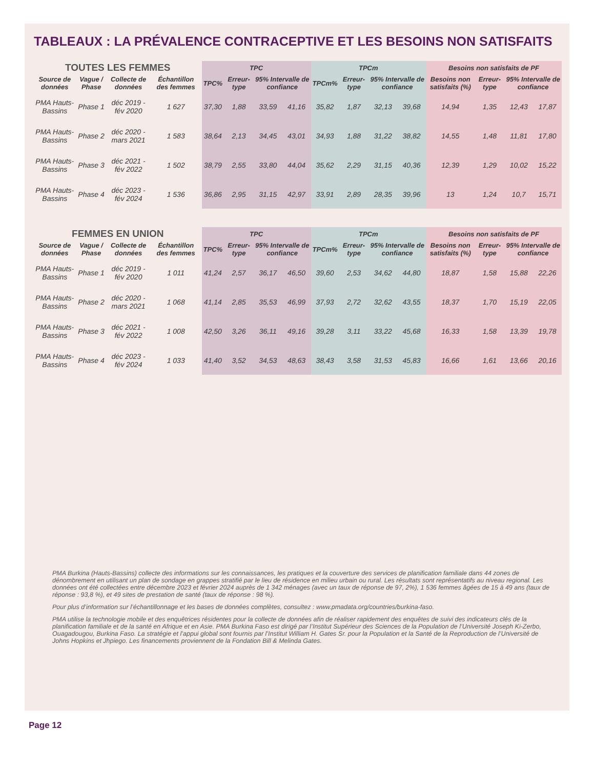TABLEAUX : LA PRÉVALENCE CONTRACEPTIVE ET LES BESOINS NON SATISFAITS
| TOUTES LES FEMMES | | | | TPC | | | | TPCm | | | | Besoins non satisfaits de PF | | | |
| --- | --- | --- | --- | --- | --- | --- | --- | --- | --- | --- | --- | --- | --- | --- | --- |
| Source de données | Vague / Phase | Collecte de données | Échantillon des femmes | TPC% | Erreur-type | 95% Intervalle de confiance | | TPCm% | Erreur-type | 95% Intervalle de confiance | | Besoins non satisfaits (%) | Erreur-type | 95% Intervalle de confiance | |
| PMA Hauts-Bassins | Phase 1 | déc 2019 -fév 2020 | 1 627 | 37,30 | 1,88 | 33,59 | 41,16 | 35,82 | 1,87 | 32,13 | 39,68 | 14,94 | 1,35 | 12,43 | 17,87 |
| PMA Hauts-Bassins | Phase 2 | déc 2020 -mars 2021 | 1 583 | 38,64 | 2,13 | 34,45 | 43,01 | 34,93 | 1,88 | 31,22 | 38,82 | 14,55 | 1,48 | 11,81 | 17,80 |
| PMA Hauts-Bassins | Phase 3 | déc 2021 -fév 2022 | 1 502 | 38,79 | 2,55 | 33,80 | 44,04 | 35,62 | 2,29 | 31,15 | 40,36 | 12,39 | 1,29 | 10,02 | 15,22 |
| PMA Hauts-Bassins | Phase 4 | déc 2023 -fév 2024 | 1 536 | 36,86 | 2,95 | 31,15 | 42,97 | 33,91 | 2,89 | 28,35 | 39,96 | 13 | 1,24 | 10,7 | 15,71 |
| FEMMES EN UNION | | | | TPC | | | | TPCm | | | | Besoins non satisfaits de PF | | | |
| --- | --- | --- | --- | --- | --- | --- | --- | --- | --- | --- | --- | --- | --- | --- | --- |
| Source de données | Vague / Phase | Collecte de données | Échantillon des femmes | TPC% | Erreur-type | 95% Intervalle de confiance | | TPCm% | Erreur-type | 95% Intervalle de confiance | | Besoins non satisfaits (%) | Erreur-type | 95% Intervalle de confiance | |
| PMA Hauts-Bassins | Phase 1 | déc 2019 -fév 2020 | 1 011 | 41,24 | 2,57 | 36,17 | 46,50 | 39,60 | 2,53 | 34,62 | 44,80 | 18,87 | 1,58 | 15,88 | 22,26 |
| PMA Hauts-Bassins | Phase 2 | déc 2020 -mars 2021 | 1 068 | 41,14 | 2,85 | 35,53 | 46,99 | 37,93 | 2,72 | 32,62 | 43,55 | 18,37 | 1,70 | 15,19 | 22,05 |
| PMA Hauts-Bassins | Phase 3 | déc 2021 -fév 2022 | 1 008 | 42,50 | 3,26 | 36,11 | 49,16 | 39,28 | 3,11 | 33,22 | 45,68 | 16,33 | 1,58 | 13,39 | 19,78 |
| PMA Hauts-Bassins | Phase 4 | déc 2023 -fév 2024 | 1 033 | 41,40 | 3,52 | 34,53 | 48,63 | 38,43 | 3,58 | 31,53 | 45,83 | 16,66 | 1,61 | 13,66 | 20,16 |
PMA Burkina (Hauts-Bassins) collecte des informations sur les connaissances, les pratiques et la couverture des services de planification familiale dans 44 zones de dénombrement en utilisant un plan de sondage en grappes stratifié par le lieu de résidence en milieu urbain ou rural. Les résultats sont représentatifs au niveau regional. Les données ont été collectées entre décembre 2023 et février 2024 auprès de 1 342 ménages (avec un taux de réponse de 97, 2%), 1 536 femmes âgées de 15 à 49 ans (taux de réponse : 93,8 %), et 49 sites de prestation de santé (taux de réponse : 98 %).
Pour plus d’information sur l’échantillonnage et les bases de données complètes, consultez : www.pmadata.org/countries/burkina-faso.
PMA utilise la technologie mobile et des enquêtrices résidentes pour la collecte de données afin de réaliser rapidement des enquêtes de suivi des indicateurs clés de la planification familiale et de la santé en Afrique et en Asie. PMA Burkina Faso est dirigé par l’Institut Supérieur des Sciences de la Population de l’Université Joseph Ki-Zerbo, Ouagadougou, Burkina Faso. La stratégie et l’appui global sont fournis par l’Institut William H. Gates Sr. pour la Population et la Santé de la Reproduction de l’Université de Johns Hopkins et Jhpiego. Les financements proviennent de la Fondation Bill & Melinda Gates.
Page 12